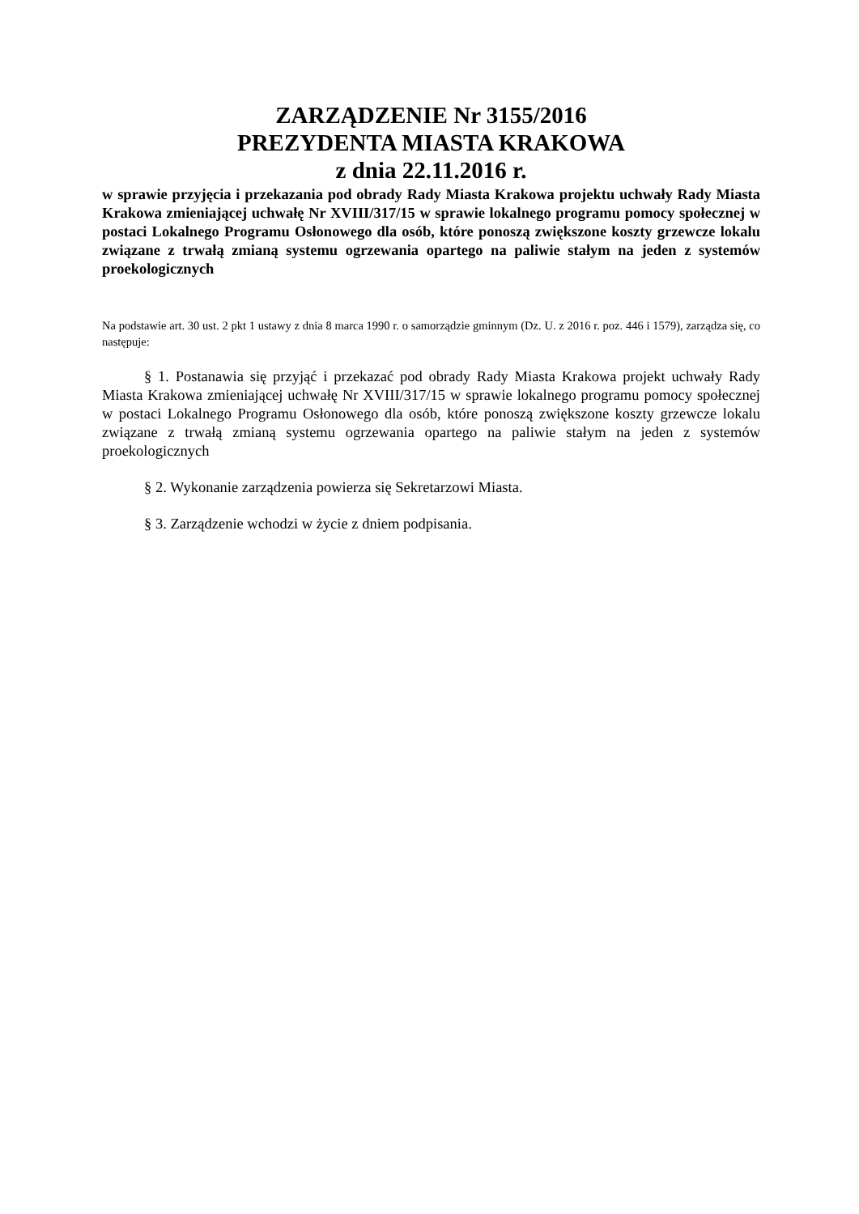ZARZĄDZENIE Nr 3155/2016
PREZYDENTA MIASTA KRAKOWA
z dnia 22.11.2016 r.
w sprawie przyjęcia i przekazania pod obrady Rady Miasta Krakowa projektu uchwały Rady Miasta Krakowa zmieniającej uchwałę Nr XVIII/317/15 w sprawie lokalnego programu pomocy społecznej w postaci Lokalnego Programu Osłonowego dla osób, które ponoszą zwiększone koszty grzewcze lokalu związane z trwałą zmianą systemu ogrzewania opartego na paliwie stałym na jeden z systemów proekologicznych
Na podstawie art. 30 ust. 2 pkt 1 ustawy z dnia 8 marca 1990 r. o samorządzie gminnym (Dz. U. z 2016 r. poz. 446 i 1579), zarządza się, co następuje:
§ 1. Postanawia się przyjąć i przekazać pod obrady Rady Miasta Krakowa projekt uchwały Rady Miasta Krakowa zmieniającej uchwałę Nr XVIII/317/15 w sprawie lokalnego programu pomocy społecznej w postaci Lokalnego Programu Osłonowego dla osób, które ponoszą zwiększone koszty grzewcze lokalu związane z trwałą zmianą systemu ogrzewania opartego na paliwie stałym na jeden z systemów proekologicznych
§ 2. Wykonanie zarządzenia powierza się Sekretarzowi Miasta.
§ 3. Zarządzenie wchodzi w życie z dniem podpisania.